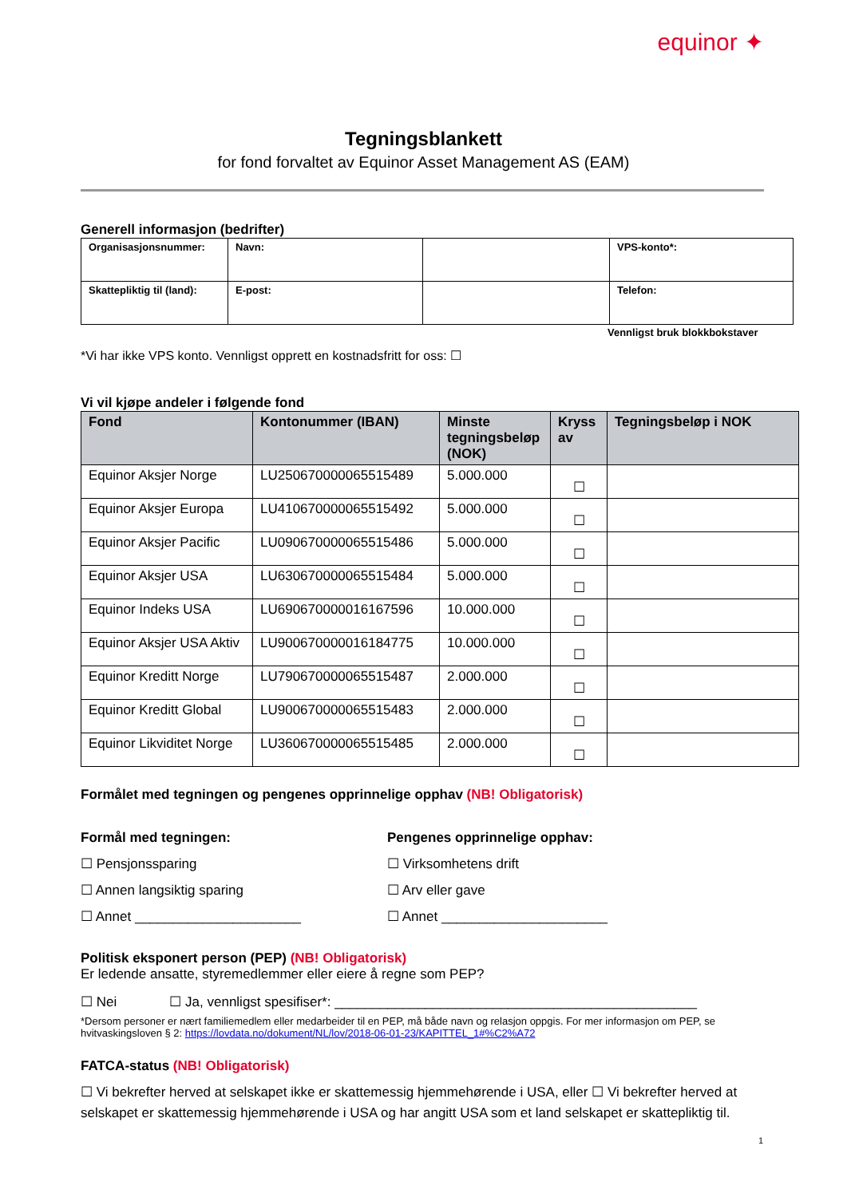equinor ✦
Tegningsblankett
for fond forvaltet av Equinor Asset Management AS (EAM)
Generell informasjon (bedrifter)
| Organisasjonsnummer: | Navn: | | VPS-konto*: |
| Skattepliktig til (land): | E-post: | | Telefon: |
Vennligst bruk blokkbokstaver
*Vi har ikke VPS konto. Vennligst opprett en kostnadsfritt for oss: ☐
Vi vil kjøpe andeler i følgende fond
| Fond | Kontonummer (IBAN) | Minste tegningsbeløp (NOK) | Kryss av | Tegningsbeløp i NOK |
| --- | --- | --- | --- | --- |
| Equinor Aksjer Norge | LU250670000065515489 | 5.000.000 | ☐ | |
| Equinor Aksjer Europa | LU410670000065515492 | 5.000.000 | ☐ | |
| Equinor Aksjer Pacific | LU090670000065515486 | 5.000.000 | ☐ | |
| Equinor Aksjer USA | LU630670000065515484 | 5.000.000 | ☐ | |
| Equinor Indeks USA | LU690670000016167596 | 10.000.000 | ☐ | |
| Equinor Aksjer USA Aktiv | LU900670000016184775 | 10.000.000 | ☐ | |
| Equinor Kreditt Norge | LU790670000065515487 | 2.000.000 | ☐ | |
| Equinor Kreditt Global | LU900670000065515483 | 2.000.000 | ☐ | |
| Equinor Likviditet Norge | LU360670000065515485 | 2.000.000 | ☐ | |
Formålet med tegningen og pengenes opprinnelige opphav (NB! Obligatorisk)
Formål med tegningen:
☐ Pensjonssparing
☐ Annen langsiktig sparing
☐ Annet ______________________
Pengenes opprinnelige opphav:
☐ Virksomhetens drift
☐ Arv eller gave
☐ Annet ______________________
Politisk eksponert person (PEP) (NB! Obligatorisk)
Er ledende ansatte, styremedlemmer eller eiere å regne som PEP?
☐ Nei ☐ Ja, vennligst spesifiser*: ________________________________________________
*Dersom personer er nært familiemedlem eller medarbeider til en PEP, må både navn og relasjon oppgis. For mer informasjon om PEP, se hvitvaskingsloven § 2: https://lovdata.no/dokument/NL/lov/2018-06-01-23/KAPITTEL_1#%C2%A72
FATCA-status (NB! Obligatorisk)
☐ Vi bekrefter herved at selskapet ikke er skattemessig hjemmehørende i USA, eller ☐ Vi bekrefter herved at selskapet er skattemessig hjemmehørende i USA og har angitt USA som et land selskapet er skattepliktig til.
1